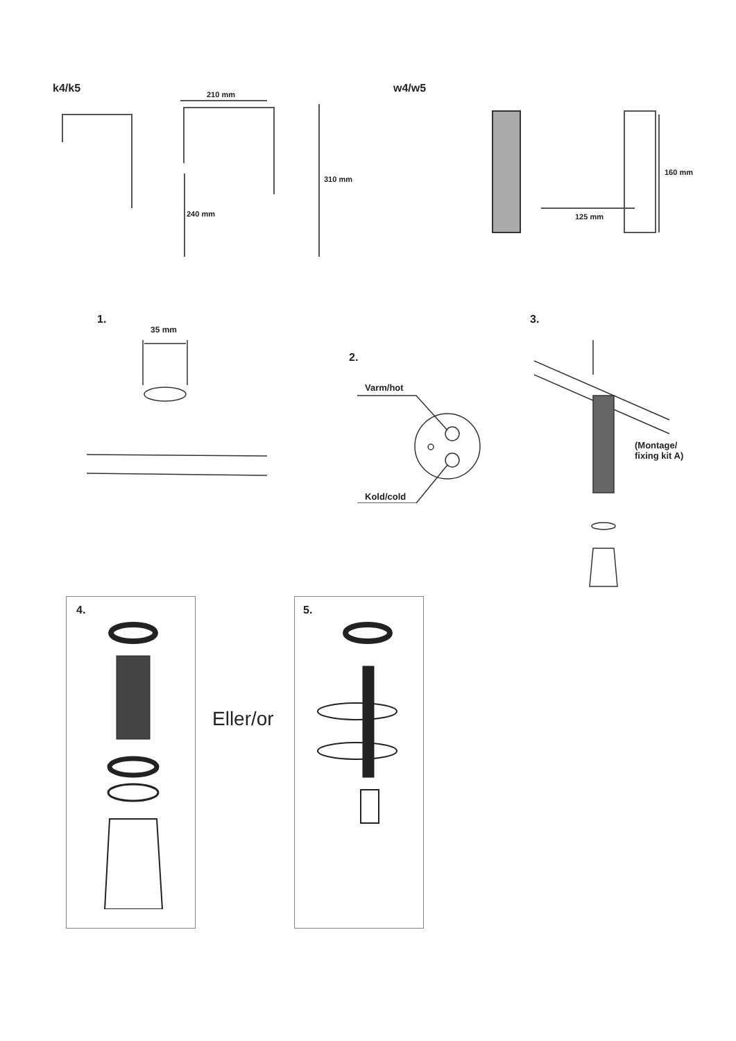k4/k5 210 mm
310 mm
240 mm
w4/w5
160 mm
125 mm
1.
35 mm
2.
Varm/hot
Kold/cold
3.
(Montage/
fixing kit A)
4.
Eller/or
5.